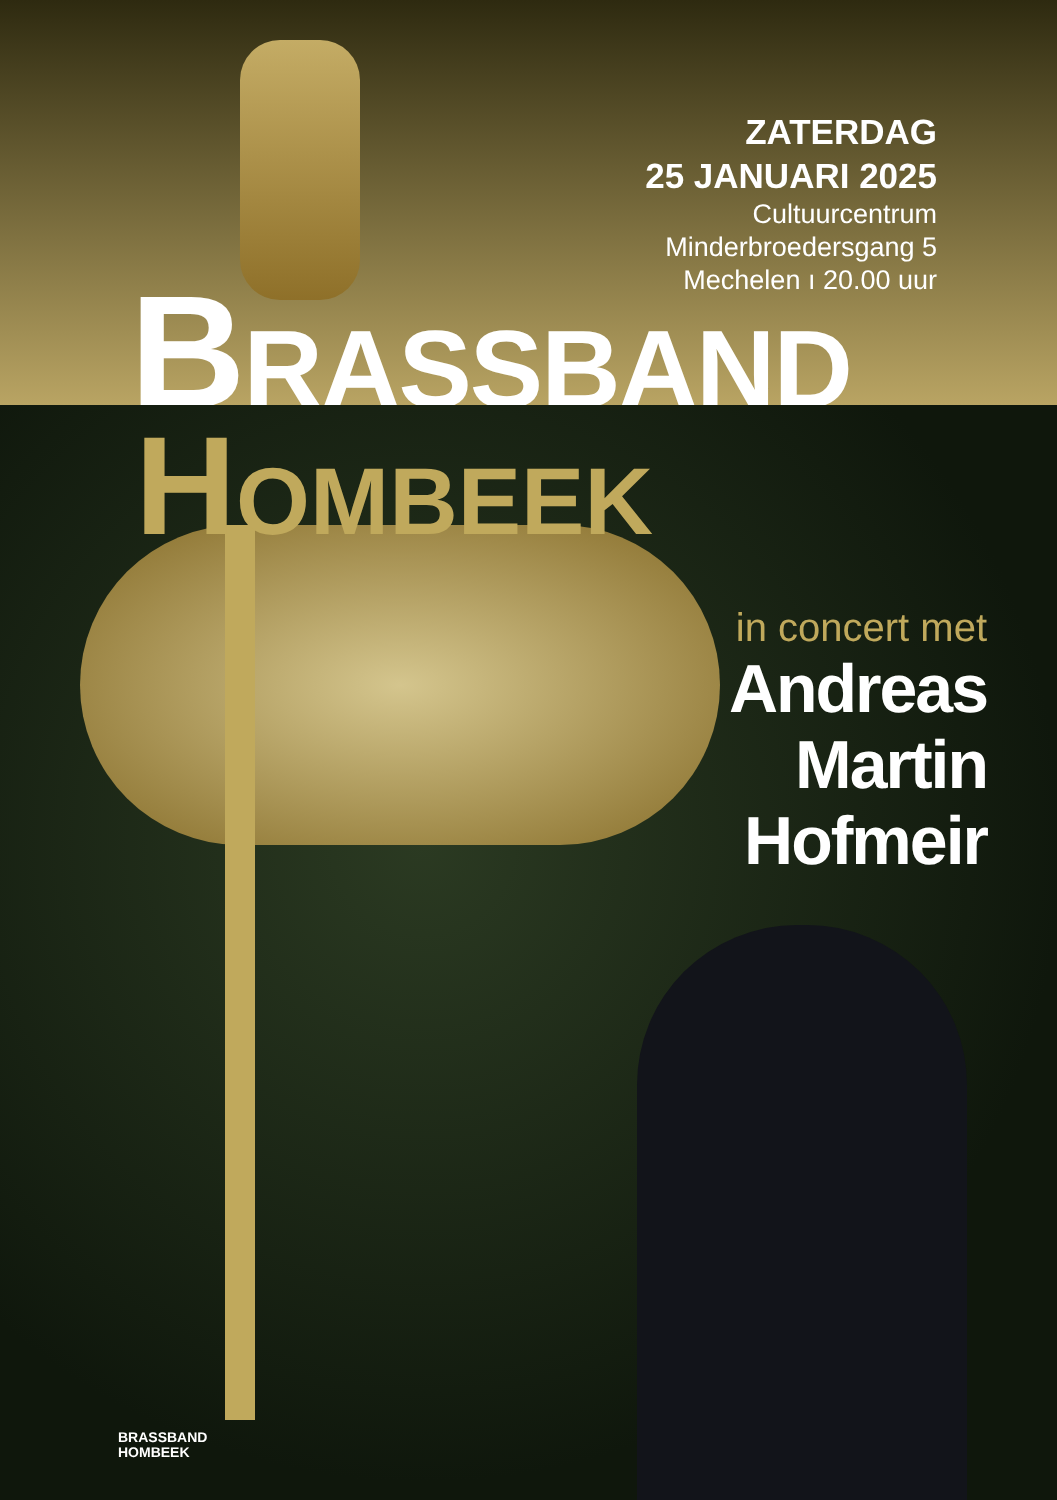ZATERDAG
25 JANUARI 2025
Cultuurcentrum
Minderbroedersgang 5
Mechelen ı 20.00 uur
BRASSBAND
HOMBEEK
in concert met
Andreas
Martin
Hofmeir
BRASSBAND
HOMBEEK